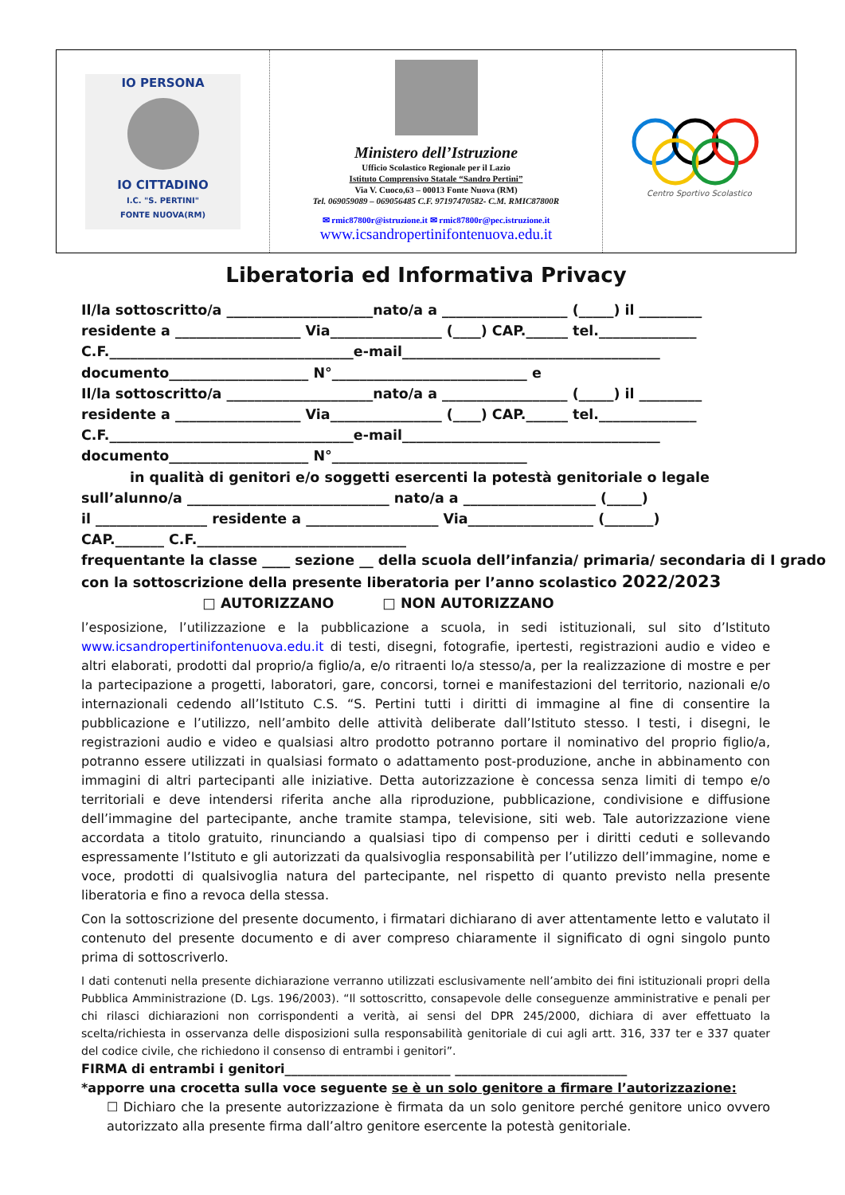| IO PERSONA IO CITTADINO I.C. "S. PERTINI" FONTE NUOVA(RM) | Ministero dell’Istruzione Ufficio Scolastico Regionale per il Lazio Istituto Comprensivo Statale “Sandro Pertini” Via V. Cuoco,63 – 00013 Fonte Nuova (RM) Tel. 069059089 – 069056485 C.F. 97197470582- C.M. RMIC87800R ✉ rmic87800r@istruzione.it ✉ rmic87800r@pec.istruzione.it www.icsandropertinifontenuova.edu.it | Centro Sportivo Scolastico |
Liberatoria ed Informativa Privacy
Il/la sottoscritto/a _____________________nato/a a __________________ (_____) il _________ residente a __________________ Via________________ (____) CAP.______ tel.______________ C.F.___________________________________e-mail_____________________________________ documento____________________ N°____________________________ e Il/la sottoscritto/a _____________________nato/a a __________________ (_____) il _________ residente a __________________ Via________________ (____) CAP.______ tel.______________ C.F.___________________________________e-mail_____________________________________ documento____________________ N°____________________________ in qualità di genitori e/o soggetti esercenti la potestà genitoriale o legale sull’alunno/a _____________________________ nato/a a ___________________ (_____) il ________________ residente a ___________________ Via__________________ (_______) CAP._______ C.F.______________________________ frequentante la classe ____ sezione __ della scuola dell’infanzia/ primaria/ secondaria di I grado con la sottoscrizione della presente liberatoria per l’anno scolastico 2022/2023 □ AUTORIZZANO □ NON AUTORIZZANO
l’esposizione, l’utilizzazione e la pubblicazione a scuola, in sedi istituzionali, sul sito d’Istituto www.icsandropertinifontenuova.edu.it di testi, disegni, fotografie, ipertesti, registrazioni audio e video e altri elaborati, prodotti dal proprio/a figlio/a, e/o ritraenti lo/a stesso/a, per la realizzazione di mostre e per la partecipazione a progetti, laboratori, gare, concorsi, tornei e manifestazioni del territorio, nazionali e/o internazionali cedendo all’Istituto C.S. “S. Pertini tutti i diritti di immagine al fine di consentire la pubblicazione e l’utilizzo, nell’ambito delle attività deliberate dall’Istituto stesso. I testi, i disegni, le registrazioni audio e video e qualsiasi altro prodotto potranno portare il nominativo del proprio figlio/a, potranno essere utilizzati in qualsiasi formato o adattamento post-produzione, anche in abbinamento con immagini di altri partecipanti alle iniziative. Detta autorizzazione è concessa senza limiti di tempo e/o territoriali e deve intendersi riferita anche alla riproduzione, pubblicazione, condivisione e diffusione dell’immagine del partecipante, anche tramite stampa, televisione, siti web. Tale autorizzazione viene accordata a titolo gratuito, rinunciando a qualsiasi tipo di compenso per i diritti ceduti e sollevando espressamente l’Istituto e gli autorizzati da qualsivoglia responsabilità per l’utilizzo dell’immagine, nome e voce, prodotti di qualsivoglia natura del partecipante, nel rispetto di quanto previsto nella presente liberatoria e fino a revoca della stessa.
Con la sottoscrizione del presente documento, i firmatari dichiarano di aver attentamente letto e valutato il contenuto del presente documento e di aver compreso chiaramente il significato di ogni singolo punto prima di sottoscriverlo.
I dati contenuti nella presente dichiarazione verranno utilizzati esclusivamente nell’ambito dei fini istituzionali propri della Pubblica Amministrazione (D. Lgs. 196/2003). “Il sottoscritto, consapevole delle conseguenze amministrative e penali per chi rilasci dichiarazioni non corrispondenti a verità, ai sensi del DPR 245/2000, dichiara di aver effettuato la scelta/richiesta in osservanza delle disposizioni sulla responsabilità genitoriale di cui agli artt. 316, 337 ter e 337 quater del codice civile, che richiedono il consenso di entrambi i genitori”.
FIRMA di entrambi i genitori__________________________ ___________________________ *apporre una crocetta sulla voce seguente se è un solo genitore a firmare l’autorizzazione:
☐ Dichiaro che la presente autorizzazione è firmata da un solo genitore perché genitore unico ovvero autorizzato alla presente firma dall’altro genitore esercente la potestà genitoriale.